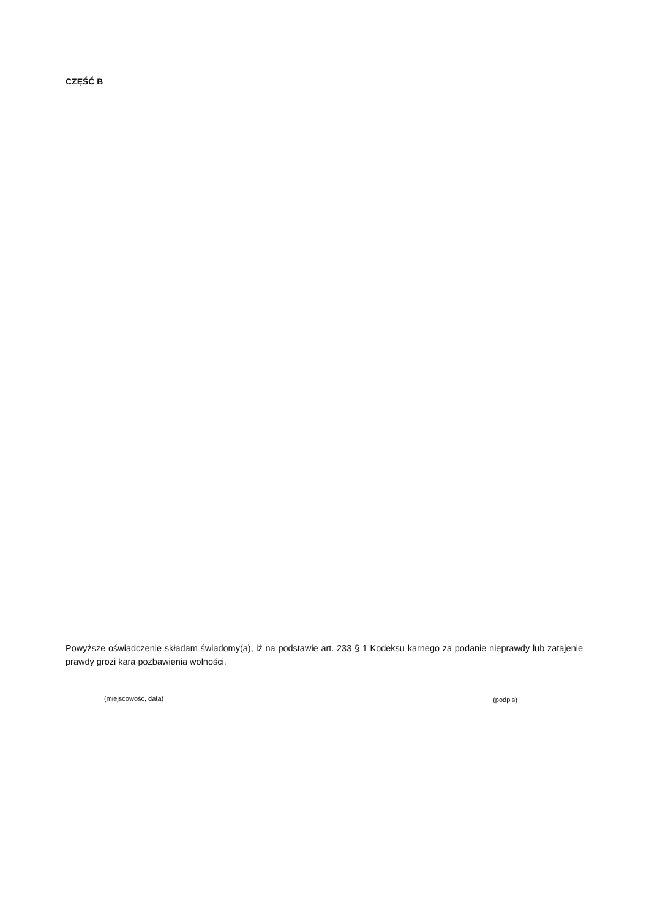CZĘŚĆ B
Powyższe oświadczenie składam świadomy(a), iż na podstawie art. 233 § 1 Kodeksu karnego za podanie nieprawdy lub zatajenie prawdy grozi kara pozbawienia wolności.
(miejscowość, data) (podpis)